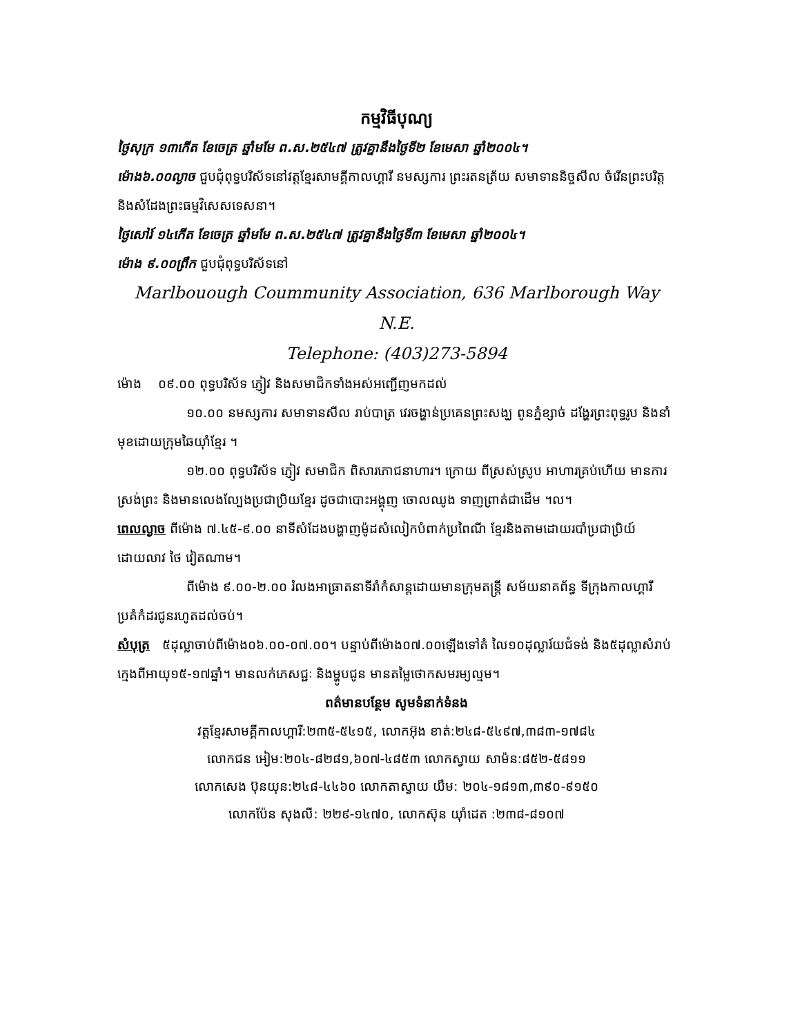កម្មវិធីបុណ្យ
ថ្ងៃសុក្រ ១៣កើត ខែចេត្រ ឆ្នាំមមែ ព.ស.២៥៤៧ ត្រូវគ្នានឹងថ្ងៃទី២ ខែមេសា ឆ្នាំ២០០៤។
ម៉ោង៦.០០ល្ងាច ជួបជុំពុទ្ធបរិស័ទនៅវត្តខ្មែរសាមគ្គីកាលហ្គារី នមស្សការ ព្រះរតនត្រ័យ សមាទាននិច្ចសីល ចំរើនព្រះបរិត្ត និងសំដែងព្រះធម្មវិសេសទេសនា។
ថ្ងៃសៅរ៍ ១៤កើត ខែចេត្រ ឆ្នាំមមែ ព.ស.២៥៤៧ ត្រូវគ្នានឹងថ្ងៃទី៣ ខែមេសា ឆ្នាំ២០០៤។
ម៉ោង ៩.០០ព្រឹក ជួបជុំពុទ្ធបរិស័ទនៅ
Marlbouough Coummunity Association, 636 Marlborough Way N.E.
Telephone: (403)273-5894
ម៉ោង ០៩.០០ ពុទ្ធបរិស័ទ ភ្ញៀវ និងសមាជិកទាំងអស់អញ្ជើញមកដល់
១០.០០ នមស្សការ សមាទានសីល រាប់បាត្រ វេរចង្ហាន់ប្រគេនព្រះសង្ឃ ពូនភ្នំខ្សាច់ ដង្ហែរព្រះពុទ្ធរូប និងនាំមុខដោយក្រុមឆៃយ៉ាំខ្មែរ ។
១២.០០ ពុទ្ធបរិស័ទ ភ្ញៀវ សមាជិក ពិសារភោជនាហារ។ ក្រោយ ពីស្រស់ស្រូប អាហារគ្រប់ហើយ មានការស្រង់ព្រះ និងមានលេងល្បែងប្រជាប្រិយខ្មែរ ដូចជាបោះអង្គុញ ចោលឈូង ទាញព្រាត់ជាដើម ។ល។
ពេលល្ងាច ពីម៉ោង ៧.៤៥-៩.០០ នាទីសំដែងបង្ហាញម៉ូដសំលៀកបំពាក់ប្រពៃណី ខ្មែរនិងតាមដោយរបាំប្រជាប្រិយ៍ដោយលាវ ថៃ វៀតណាម។
ពីម៉ោង ៩.០០-២.០០ រំលងអាធ្រាតនាទីរាំកំសាន្តដោយមានក្រុមតន្ត្រី សម័យនាគព័ន្ធ ទីក្រុងកាលហ្គារី ប្រគំកំដរជូនរហូតដល់ចប់។
សំបុត្រ ៥ដុល្លាចាប់ពីម៉ោង០៦.០០-០៧.០០។ បន្ទាប់ពីម៉ោង០៧.០០ឡើងទៅតំ លៃ១០ដុល្លារ៍យជំទង់ និង៥ដុល្លាសំរាប់ក្មេងពីអាយុ១៥-១៧ឆ្នាំ។ មានលក់ភេសជ្ជៈ និងម្ហូបជូន មានតម្លៃថោកសមរម្យល្មម។
ពត៌មានបន្ថែម សូមទំនាក់ទំនង
វត្តខ្មែរសាមគ្គីកាលហ្គារី:២៣៥-៥៤១៥, លោកអ៊ុង ខាត់:២៤៨-៥៤៩៧,៣៨៣-១៧៨៤
លោកជន អៀម:២០៤-៨២៨១,៦០៧-៤៨៥៣ លោកស្វាយ សាម៉ន:៨៥២-៥៨១១
លោកសេង ប៊ុនយុន:២៤៨-៤៤៦០ លោកតាស្វាយ យឹម: ២០៤-១៨១៣,៣៩០-៩១៥០
លោកប៉ែន សុងលី: ២២៩-១៤៧០, លោកស៊ុន យ៉ាំដេត :២៣៨-៨១០៧